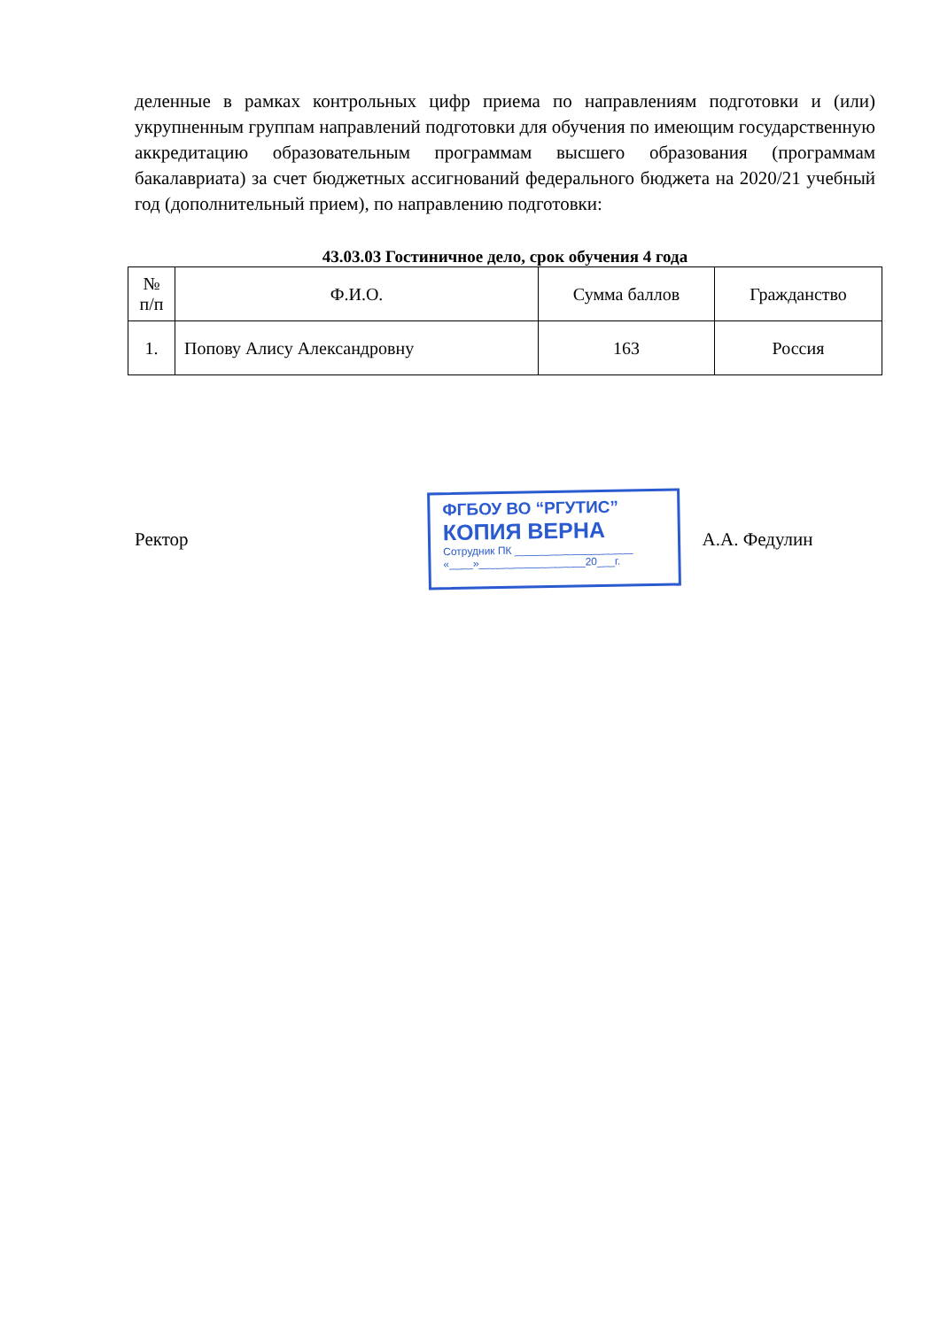деленные в рамках контрольных цифр приема по направлениям подготовки и (или) укрупненным группам направлений подготовки для обучения по имеющим государственную аккредитацию образовательным программам высшего образования (программам бакалавриата) за счет бюджетных ассигнований федерального бюджета на 2020/21 учебный год (дополнительный прием), по направлению подготовки:
43.03.03 Гостиничное дело, срок обучения 4 года
| № п/п | Ф.И.О. | Сумма баллов | Гражданство |
| --- | --- | --- | --- |
| 1. | Попову Алису Александровну | 163 | Россия |
Ректор
ФГБОУ ВО “РГУТИС”
КОПИЯ ВЕРНА
Сотрудник ПК ____________________
«____»__________________20___г.
А.А. Федулин